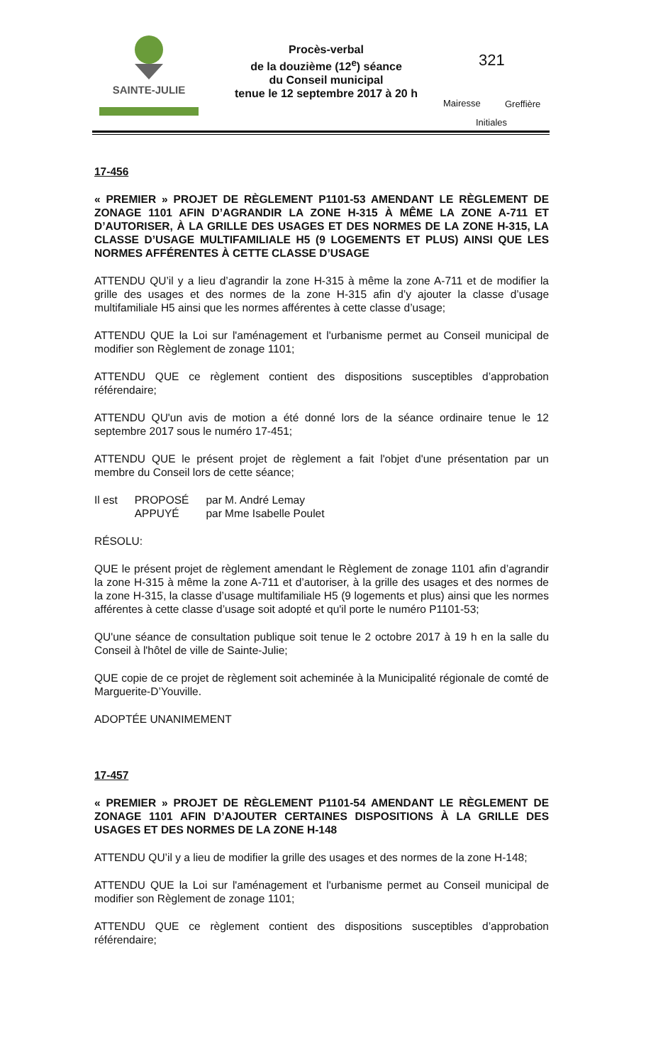SAINTE-JULIE
Procès-verbal
de la douzième (12<sup>e</sup>) séance
du Conseil municipal
tenue le 12 septembre 2017 à 20 h
321
Mairesse Greffière
Initiales
17-456
« PREMIER » PROJET DE RÈGLEMENT P1101-53 AMENDANT LE RÈGLEMENT DE ZONAGE 1101 AFIN D’AGRANDIR LA ZONE H-315 À MÊME LA ZONE A-711 ET D’AUTORISER, À LA GRILLE DES USAGES ET DES NORMES DE LA ZONE H-315, LA CLASSE D’USAGE MULTIFAMILIALE H5 (9 LOGEMENTS ET PLUS) AINSI QUE LES NORMES AFFÉRENTES À CETTE CLASSE D’USAGE
ATTENDU QU’il y a lieu d’agrandir la zone H-315 à même la zone A-711 et de modifier la grille des usages et des normes de la zone H-315 afin d’y ajouter la classe d’usage multifamiliale H5 ainsi que les normes afférentes à cette classe d’usage;
ATTENDU QUE la Loi sur l'aménagement et l'urbanisme permet au Conseil municipal de modifier son Règlement de zonage 1101;
ATTENDU QUE ce règlement contient des dispositions susceptibles d’approbation référendaire;
ATTENDU QU'un avis de motion a été donné lors de la séance ordinaire tenue le 12 septembre 2017 sous le numéro 17-451;
ATTENDU QUE le présent projet de règlement a fait l'objet d'une présentation par un membre du Conseil lors de cette séance;
| Il est | PROPOSÉ | par M. André Lemay |
| | APPUYÉ | par Mme Isabelle Poulet |
RÉSOLU:
QUE le présent projet de règlement amendant le Règlement de zonage 1101 afin d’agrandir la zone H-315 à même la zone A-711 et d’autoriser, à la grille des usages et des normes de la zone H-315, la classe d’usage multifamiliale H5 (9 logements et plus) ainsi que les normes afférentes à cette classe d’usage soit adopté et qu'il porte le numéro P1101-53;
QU'une séance de consultation publique soit tenue le 2 octobre 2017 à 19 h en la salle du Conseil à l'hôtel de ville de Sainte-Julie;
QUE copie de ce projet de règlement soit acheminée à la Municipalité régionale de comté de Marguerite-D’Youville.
ADOPTÉE UNANIMEMENT
17-457
« PREMIER » PROJET DE RÈGLEMENT P1101-54 AMENDANT LE RÈGLEMENT DE ZONAGE 1101 AFIN D’AJOUTER CERTAINES DISPOSITIONS À LA GRILLE DES USAGES ET DES NORMES DE LA ZONE H-148
ATTENDU QU’il y a lieu de modifier la grille des usages et des normes de la zone H-148;
ATTENDU QUE la Loi sur l'aménagement et l'urbanisme permet au Conseil municipal de modifier son Règlement de zonage 1101;
ATTENDU QUE ce règlement contient des dispositions susceptibles d’approbation référendaire;